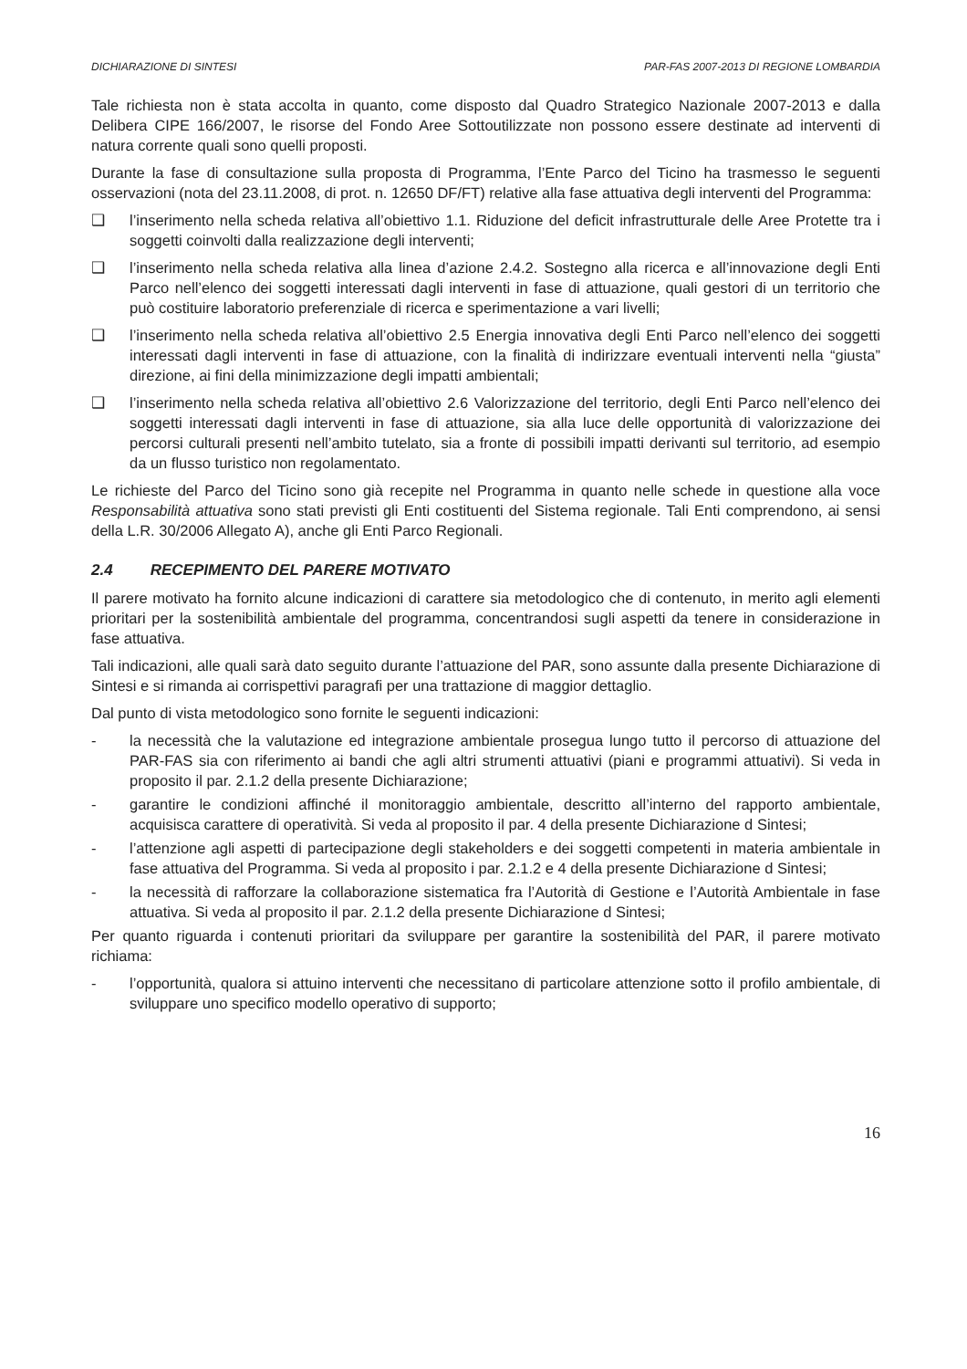DICHIARAZIONE DI SINTESI PAR-FAS 2007-2013 DI REGIONE LOMBARDIA
Tale richiesta non è stata accolta in quanto, come disposto dal Quadro Strategico Nazionale 2007-2013 e dalla Delibera CIPE 166/2007, le risorse del Fondo Aree Sottoutilizzate non possono essere destinate ad interventi di natura corrente quali sono quelli proposti.
Durante la fase di consultazione sulla proposta di Programma, l’Ente Parco del Ticino ha trasmesso le seguenti osservazioni (nota del 23.11.2008, di prot. n. 12650 DF/FT) relative alla fase attuativa degli interventi del Programma:
❑ l’inserimento nella scheda relativa all’obiettivo 1.1. Riduzione del deficit infrastrutturale delle Aree Protette tra i soggetti coinvolti dalla realizzazione degli interventi;
❑ l’inserimento nella scheda relativa alla linea d’azione 2.4.2. Sostegno alla ricerca e all’innovazione degli Enti Parco nell’elenco dei soggetti interessati dagli interventi in fase di attuazione, quali gestori di un territorio che può costituire laboratorio preferenziale di ricerca e sperimentazione a vari livelli;
❑ l’inserimento nella scheda relativa all’obiettivo 2.5 Energia innovativa degli Enti Parco nell’elenco dei soggetti interessati dagli interventi in fase di attuazione, con la finalità di indirizzare eventuali interventi nella “giusta” direzione, ai fini della minimizzazione degli impatti ambientali;
❑ l’inserimento nella scheda relativa all’obiettivo 2.6 Valorizzazione del territorio, degli Enti Parco nell’elenco dei soggetti interessati dagli interventi in fase di attuazione, sia alla luce delle opportunità di valorizzazione dei percorsi culturali presenti nell’ambito tutelato, sia a fronte di possibili impatti derivanti sul territorio, ad esempio da un flusso turistico non regolamentato.
Le richieste del Parco del Ticino sono già recepite nel Programma in quanto nelle schede in questione alla voce Responsabilità attuativa sono stati previsti gli Enti costituenti del Sistema regionale. Tali Enti comprendono, ai sensi della L.R. 30/2006 Allegato A), anche gli Enti Parco Regionali.
2.4 RECEPIMENTO DEL PARERE MOTIVATO
Il parere motivato ha fornito alcune indicazioni di carattere sia metodologico che di contenuto, in merito agli elementi prioritari per la sostenibilità ambientale del programma, concentrandosi sugli aspetti da tenere in considerazione in fase attuativa.
Tali indicazioni, alle quali sarà dato seguito durante l’attuazione del PAR, sono assunte dalla presente Dichiarazione di Sintesi e si rimanda ai corrispettivi paragrafi per una trattazione di maggior dettaglio.
Dal punto di vista metodologico sono fornite le seguenti indicazioni:
- la necessità che la valutazione ed integrazione ambientale prosegua lungo tutto il percorso di attuazione del PAR-FAS sia con riferimento ai bandi che agli altri strumenti attuativi (piani e programmi attuativi). Si veda in proposito il par. 2.1.2 della presente Dichiarazione;
- garantire le condizioni affinché il monitoraggio ambientale, descritto all’interno del rapporto ambientale, acquisisca carattere di operatività. Si veda al proposito il par. 4 della presente Dichiarazione d Sintesi;
- l’attenzione agli aspetti di partecipazione degli stakeholders e dei soggetti competenti in materia ambientale in fase attuativa del Programma. Si veda al proposito i par. 2.1.2 e 4 della presente Dichiarazione d Sintesi;
- la necessità di rafforzare la collaborazione sistematica fra l’Autorità di Gestione e l’Autorità Ambientale in fase attuativa. Si veda al proposito il par. 2.1.2 della presente Dichiarazione d Sintesi;
Per quanto riguarda i contenuti prioritari da sviluppare per garantire la sostenibilità del PAR, il parere motivato richiama:
- l’opportunità, qualora si attuino interventi che necessitano di particolare attenzione sotto il profilo ambientale, di sviluppare uno specifico modello operativo di supporto;
16